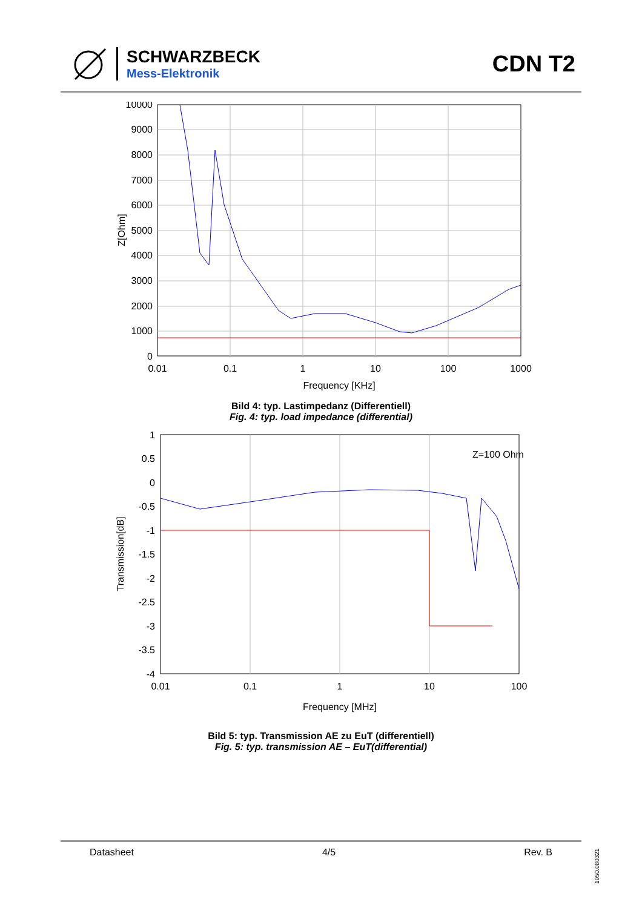SCHWARZBECK
Mess-Elektronik
CDN T2
10000
9000
8000
7000
6000
5000
4000
3000
2000
1000
0
0.01
0.1
1
10
100
1000
Frequency [KHz]
Z[Ohm]
Bild 4: typ. Lastimpedanz (Differentiell)
Fig. 4: typ. load impedance (differential)
Z=100 Ohm
1
0.5
0
-0.5
-1
-1.5
-2
-2.5
-3
-3.5
-4
0.01
0.1
1
10
100
Frequency [MHz]
Transmission[dB]
Bild 5: typ. Transmission AE zu EuT (differentiell)
Fig. 5: typ. transmission AE – EuT(differential)
Datasheet 4/5 Rev. B
1050.080321